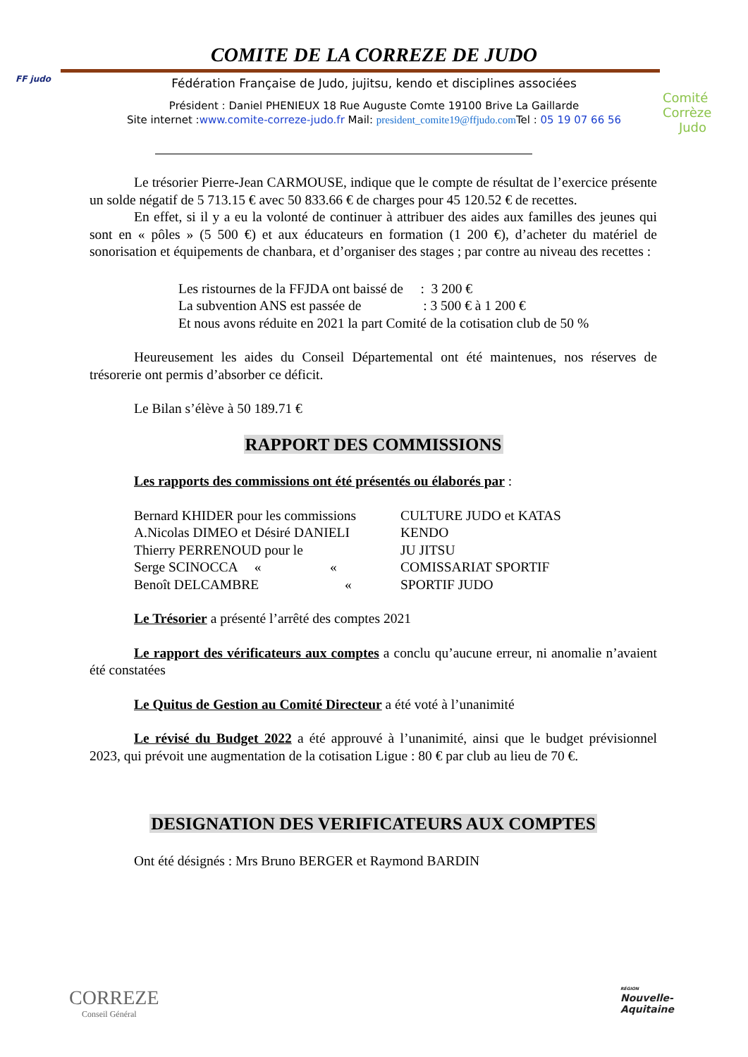COMITE DE LA CORREZE DE JUDO
FF judo
Comité Corrèze
Judo
Fédération Française de Judo, jujitsu, kendo et disciplines associées
Président : Daniel PHENIEUX 18 Rue Auguste Comte 19100 Brive La Gaillarde
Site internet :www.comite-correze-judo.fr Mail: president_comite19@ffjudo.com Tel : 05 19 07 66 56
Le trésorier Pierre-Jean CARMOUSE, indique que le compte de résultat de l’exercice présente un solde négatif de 5 713.15 € avec 50 833.66 € de charges pour 45 120.52 € de recettes.
En effet, si il y a eu la volonté de continuer à attribuer des aides aux familles des jeunes qui sont en « pôles » (5 500 €) et aux éducateurs en formation (1 200 €), d’acheter du matériel de sonorisation et équipements de chanbara, et d’organiser des stages ; par contre au niveau des recettes :
Les ristournes de la FFJDA ont baissé de : 3 200 €
La subvention ANS est passée de : 3 500 € à 1 200 €
Et nous avons réduite en 2021 la part Comité de la cotisation club de 50 %
Heureusement les aides du Conseil Départemental ont été maintenues, nos réserves de trésorerie ont permis d’absorber ce déficit.
Le Bilan s’élève à 50 189.71 €
RAPPORT DES COMMISSIONS
Les rapports des commissions ont été présentés ou élaborés par :
| Bernard KHIDER pour les commissions | CULTURE JUDO et KATAS |
| A.Nicolas DIMEO et Désiré DANIELI | KENDO |
| Thierry PERRENOUD pour le | JU JITSU |
| Serge SCINOCCA « « | COMISSARIAT SPORTIF |
| Benoît DELCAMBRE « | SPORTIF JUDO |
Le Trésorier a présenté l’arrêté des comptes 2021
Le rapport des vérificateurs aux comptes a conclu qu’aucune erreur, ni anomalie n’avaient été constatées
Le Quitus de Gestion au Comité Directeur a été voté à l’unanimité
Le révisé du Budget 2022 a été approuvé à l’unanimité, ainsi que le budget prévisionnel 2023, qui prévoit une augmentation de la cotisation Ligue : 80 € par club au lieu de 70 €.
DESIGNATION DES VERIFICATEURS AUX COMPTES
Ont été désignés : Mrs Bruno BERGER et Raymond BARDIN
CORREZE
Conseil Général
RÉGION
Nouvelle-
Aquitaine